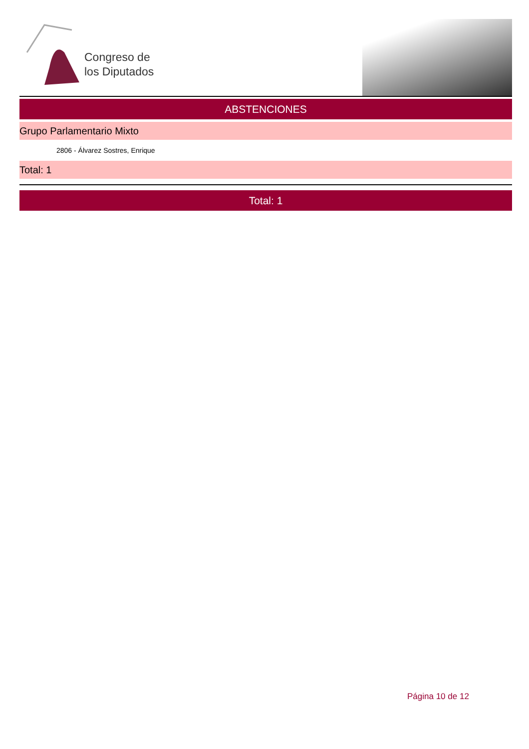Congreso de
los Diputados
ABSTENCIONES
Grupo Parlamentario Mixto
2806 - Álvarez Sostres, Enrique
Total: 1
Total: 1
Página 10 de 12